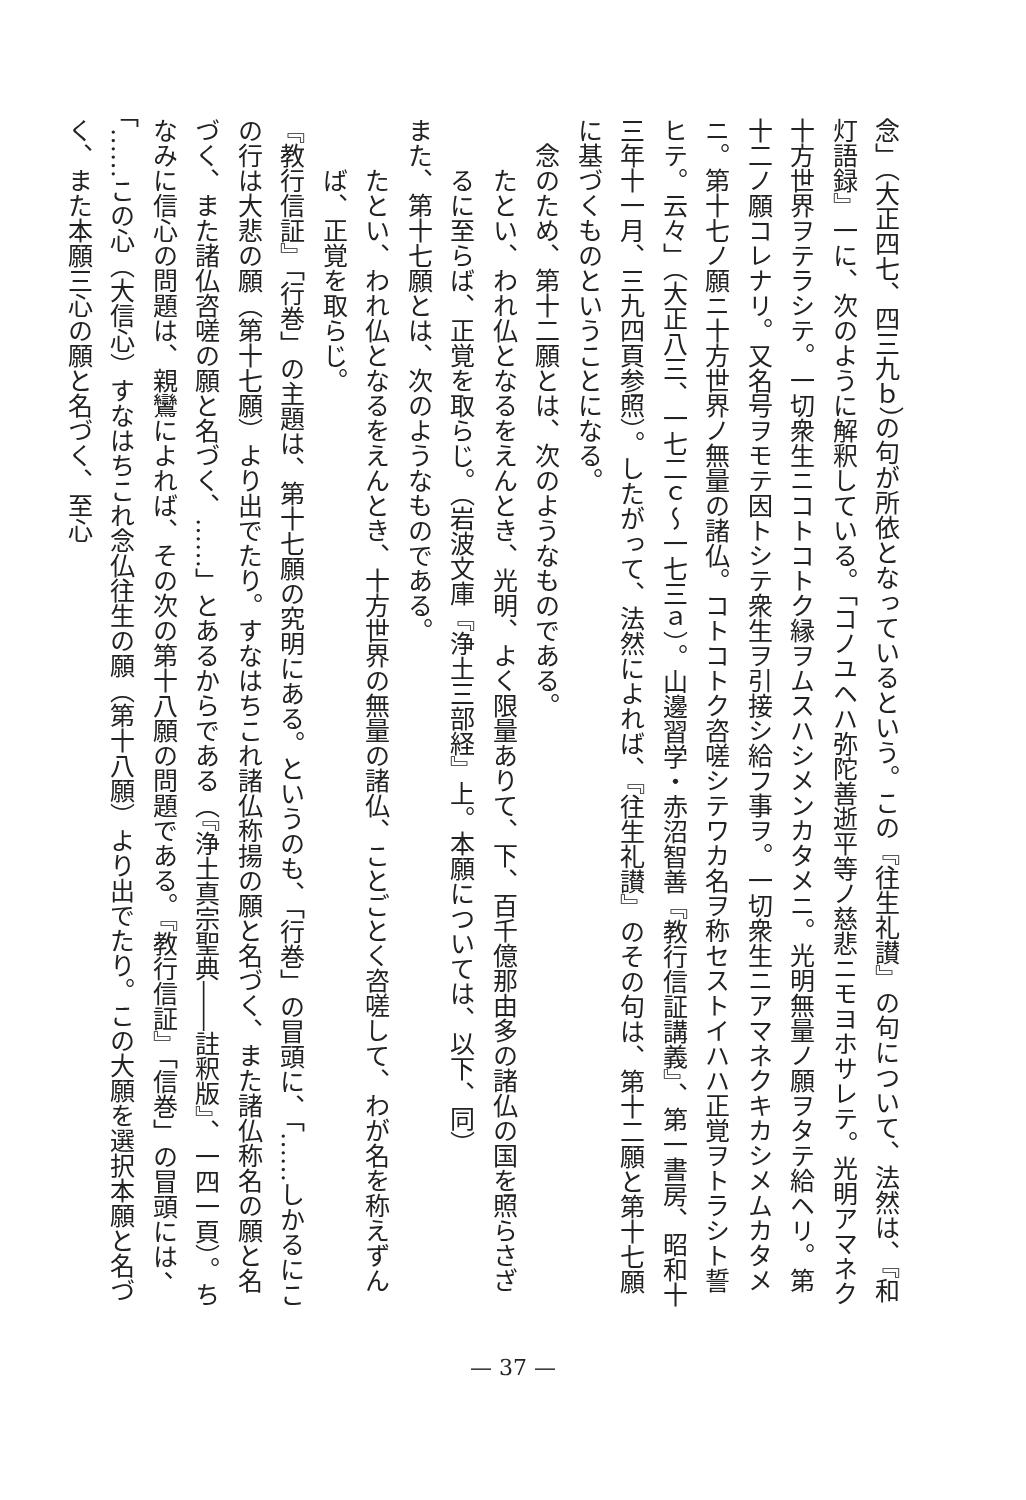念」（大正四七、四三九ｂ）の句が所依となっているという。この『往生礼讃』の句について、法然は、『和灯語録』一に、次のように解釈している。「コノユヘハ弥陀善逝平等ノ慈悲ニモヨホサレテ。光明アマネク十方世界ヲテラシテ。一切衆生ニコトコトク縁ヲムスハシメンカタメニ。光明無量ノ願ヲタテ給ヘリ。第十二ノ願コレナリ。又名号ヲモテ因トシテ衆生ヲ引接シ給フ事ヲ。一切衆生ニアマネクキカシメムカタメニ。第十七ノ願ニ十方世界ノ無量の諸仏。コトコトク咨嗟シテワカ名ヲ称セストイハハ正覚ヲトラシト誓ヒテ。云々」（大正八三、一七二ｃ～一七三ａ）。山邊習学・赤沼智善『教行信証講義』、第一書房、昭和十三年十一月、三九四頁参照）。したがって、法然によれば、『往生礼讃』のその句は、第十二願と第十七願に基づくものということになる。
念のため、第十二願とは、次のようなものである。
たとい、われ仏となるをえんとき、光明、よく限量ありて、下、百千億那由多の諸仏の国を照らさざるに至らば、正覚を取らじ。（岩波文庫『浄土三部経』上。本願については、以下、同）
また、第十七願とは、次のようなものである。
たとい、われ仏となるをえんとき、十方世界の無量の諸仏、ことごとく咨嗟して、わが名を称えずんば、正覚を取らじ。
『教行信証』「行巻」の主題は、第十七願の究明にある。というのも、「行巻」の冒頭に、「……しかるにこの行は大悲の願（第十七願）より出でたり。すなはちこれ諸仏称揚の願と名づく、また諸仏称名の願と名づく、また諸仏咨嗟の願と名づく、……」とあるからである（『浄土真宗聖典――註釈版』、一四一頁）。ちなみに信心の問題は、親鸞によれば、その次の第十八願の問題である。『教行信証』「信巻」の冒頭には、「……この心（大信心）すなはちこれ念仏往生の願（第十八願）より出でたり。この大願を選択本願と名づく、また本願三心の願と名づく、至心
— 37 —